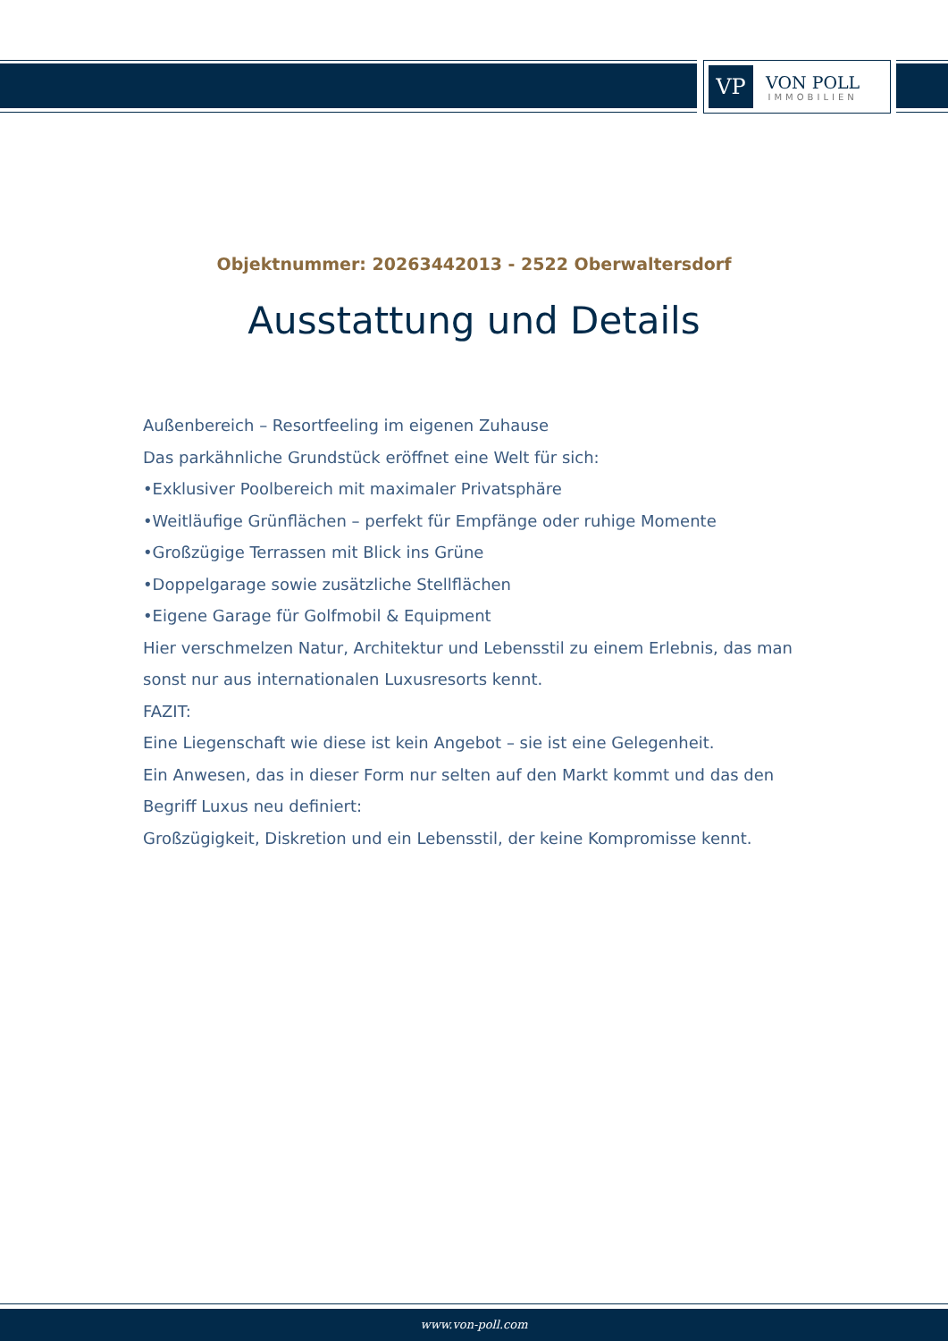VP
VON POLL
IMMOBILIEN
Objektnummer: 20263442013 - 2522 Oberwaltersdorf
Ausstattung und Details
Außenbereich – Resortfeeling im eigenen Zuhause
Das parkähnliche Grundstück eröffnet eine Welt für sich:
•Exklusiver Poolbereich mit maximaler Privatsphäre
•Weitläufige Grünflächen – perfekt für Empfänge oder ruhige Momente
•Großzügige Terrassen mit Blick ins Grüne
•Doppelgarage sowie zusätzliche Stellflächen
•Eigene Garage für Golfmobil & Equipment
Hier verschmelzen Natur, Architektur und Lebensstil zu einem Erlebnis, das man sonst nur aus internationalen Luxusresorts kennt.
FAZIT:
Eine Liegenschaft wie diese ist kein Angebot – sie ist eine Gelegenheit.
Ein Anwesen, das in dieser Form nur selten auf den Markt kommt und das den Begriff Luxus neu definiert:
Großzügigkeit, Diskretion und ein Lebensstil, der keine Kompromisse kennt.
www.von-poll.com